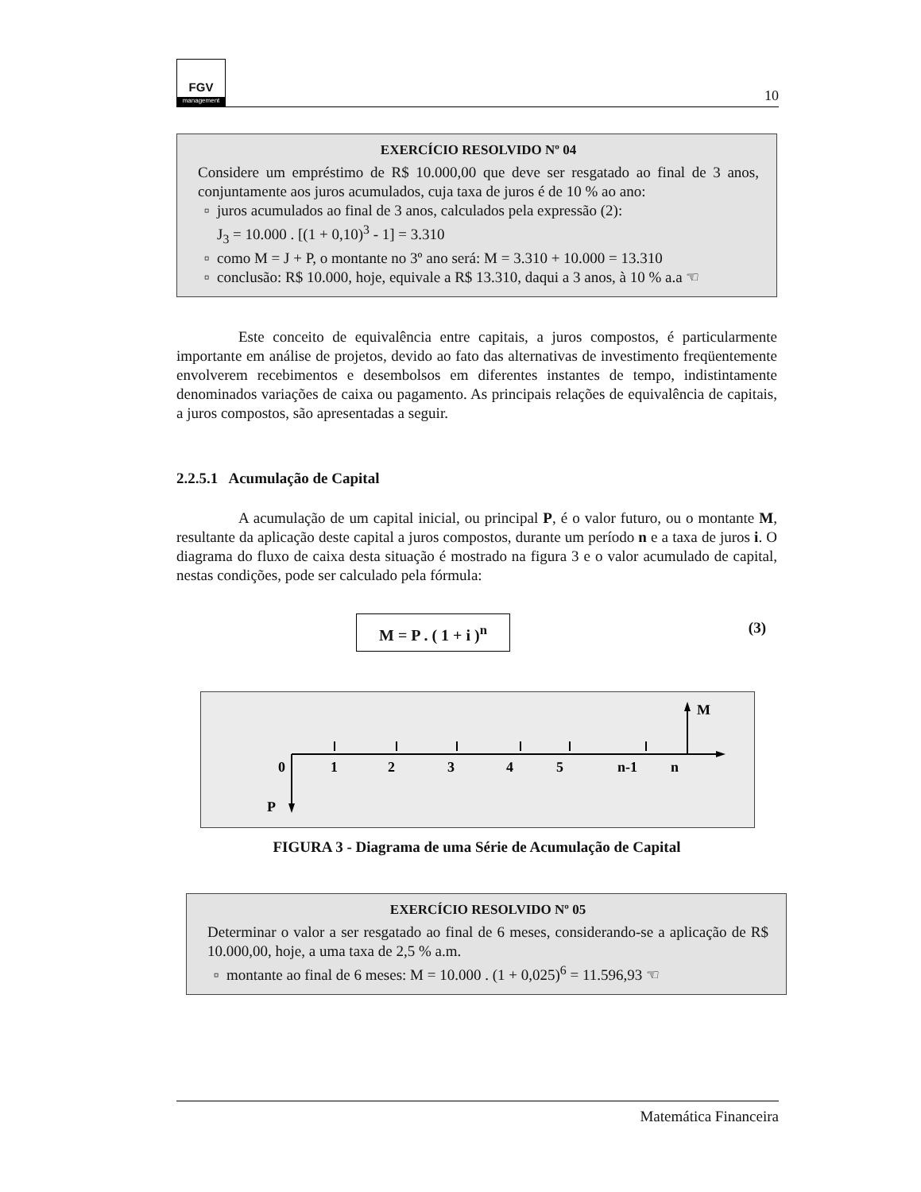FGV
management
10
EXERCÍCIO RESOLVIDO Nº 04
Considere um empréstimo de R$ 10.000,00 que deve ser resgatado ao final de 3 anos, conjuntamente aos juros acumulados, cuja taxa de juros é de 10 % ao ano:
juros acumulados ao final de 3 anos, calculados pela expressão (2):
J<sub>3</sub> = 10.000 . [(1 + 0,10)<sup>3</sup> - 1] = 3.310
como M = J + P, o montante no 3º ano será: M = 3.310 + 10.000 = 13.310
conclusão: R$ 10.000, hoje, equivale a R$ 13.310, daqui a 3 anos, à 10 % a.a ☜
Este conceito de equivalência entre capitais, a juros compostos, é particularmente importante em análise de projetos, devido ao fato das alternativas de investimento freqüentemente envolverem recebimentos e desembolsos em diferentes instantes de tempo, indistintamente denominados variações de caixa ou pagamento. As principais relações de equivalência de capitais, a juros compostos, são apresentadas a seguir.
2.2.5.1 Acumulação de Capital
A acumulação de um capital inicial, ou principal P, é o valor futuro, ou o montante M, resultante da aplicação deste capital a juros compostos, durante um período n e a taxa de juros i. O diagrama do fluxo de caixa desta situação é mostrado na figura 3 e o valor acumulado de capital, nestas condições, pode ser calculado pela fórmula:
M = P . ( 1 + i )<sup>n</sup> (3)
0
1
2
3
4
5
n-1
n
P
M
FIGURA 3 - Diagrama de uma Série de Acumulação de Capital
EXERCÍCIO RESOLVIDO Nº 05
Determinar o valor a ser resgatado ao final de 6 meses, considerando-se a aplicação de R$ 10.000,00, hoje, a uma taxa de 2,5 % a.m.
montante ao final de 6 meses: M = 10.000 . (1 + 0,025)<sup>6</sup> = 11.596,93 ☜
Matemática Financeira